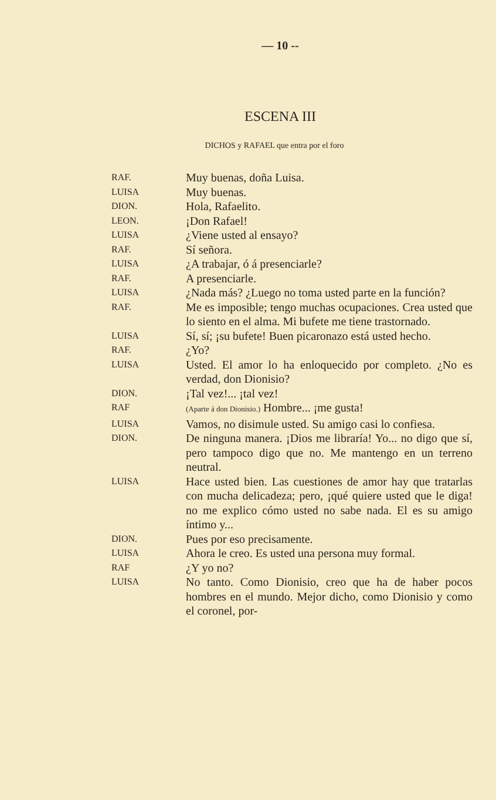— 10 --
ESCENA III
DICHOS y RAFAEL que entra por el foro
RAF.
Muy buenas, doña Luisa.
LUISA
Muy buenas.
DION.
Hola, Rafaelito.
LEON.
¡Don Rafael!
LUISA
¿Viene usted al ensayo?
RAF.
Sí señora.
LUISA
¿A trabajar, ó á presenciarle?
RAF.
A presenciarle.
LUISA
¿Nada más? ¿Luego no toma usted parte en la función?
RAF.
Me es imposible; tengo muchas ocupaciones. Crea usted que lo siento en el alma. Mi bufete me tiene trastornado.
LUISA
Sí, sí; ¡su bufete! Buen picaronazo está usted hecho.
RAF.
¿Yo?
LUISA
Usted. El amor lo ha enloquecido por completo. ¿No es verdad, don Dionisio?
DION.
¡Tal vez!... ¡tal vez!
RAF
(Aparte á don Dionisio.) Hombre... ¡me gusta!
LUISA
Vamos, no disimule usted. Su amigo casi lo confiesa.
DION.
De ninguna manera. ¡Dios me libraría! Yo... no digo que sí, pero tampoco digo que no. Me mantengo en un terreno neutral.
LUISA
Hace usted bien. Las cuestiones de amor hay que tratarlas con mucha delicadeza; pero, ¡qué quiere usted que le diga! no me explico cómo usted no sabe nada. El es su amigo íntimo y...
DION.
Pues por eso precisamente.
LUISA
Ahora le creo. Es usted una persona muy formal.
RAF
¿Y yo no?
LUISA
No tanto. Como Dionisio, creo que ha de haber pocos hombres en el mundo. Mejor dicho, como Dionisio y como el coronel, por-